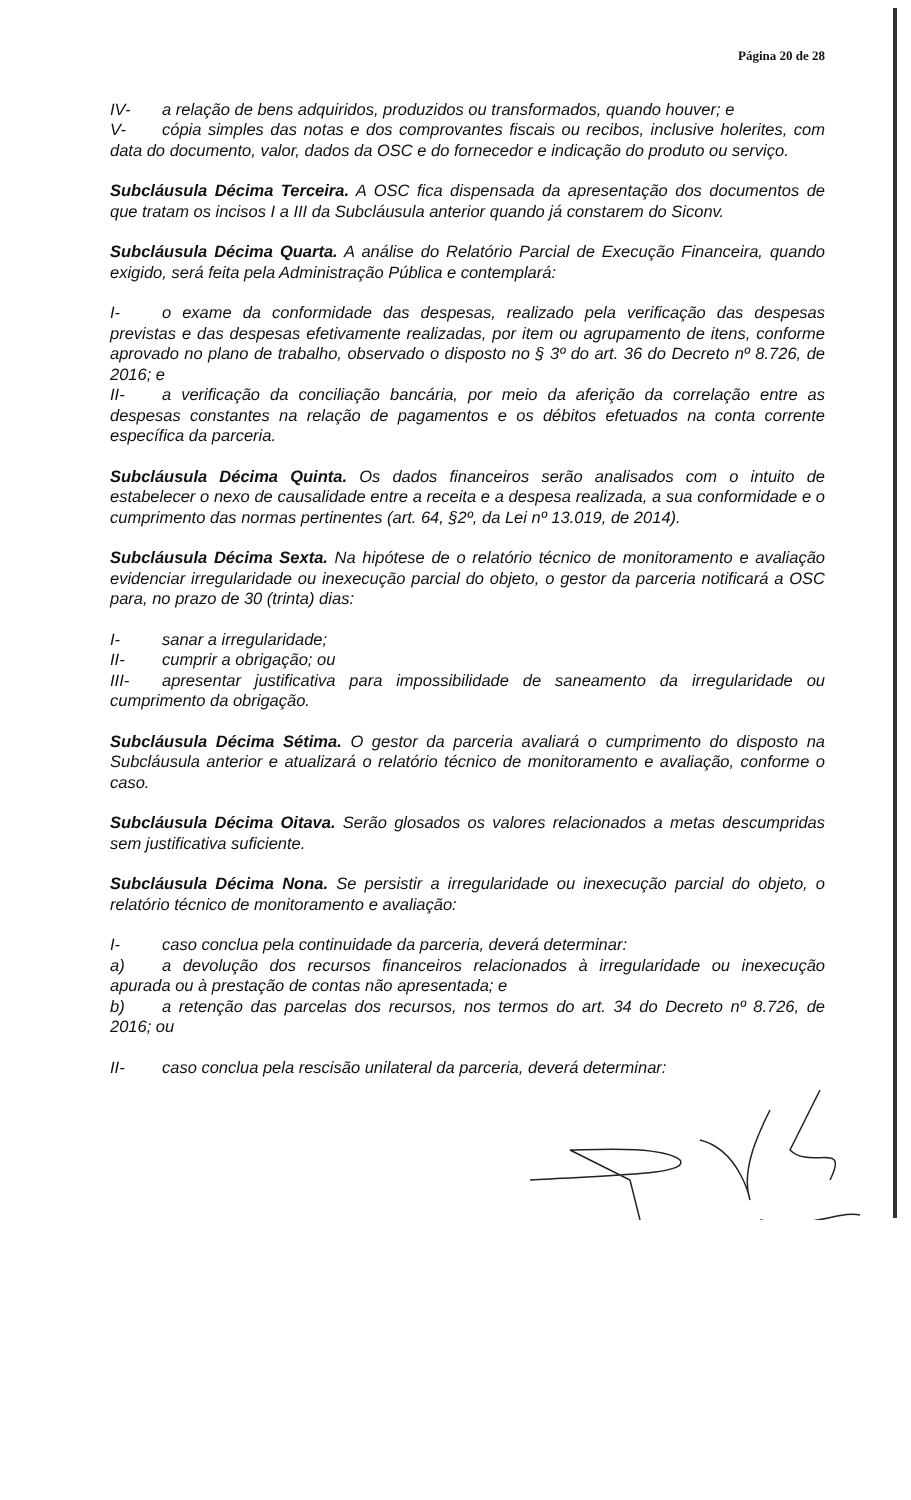Página 20 de 28
IV- a relação de bens adquiridos, produzidos ou transformados, quando houver; e
V- cópia simples das notas e dos comprovantes fiscais ou recibos, inclusive holerites, com data do documento, valor, dados da OSC e do fornecedor e indicação do produto ou serviço.
Subcláusula Décima Terceira. A OSC fica dispensada da apresentação dos documentos de que tratam os incisos I a III da Subcláusula anterior quando já constarem do Siconv.
Subcláusula Décima Quarta. A análise do Relatório Parcial de Execução Financeira, quando exigido, será feita pela Administração Pública e contemplará:
I- o exame da conformidade das despesas, realizado pela verificação das despesas previstas e das despesas efetivamente realizadas, por item ou agrupamento de itens, conforme aprovado no plano de trabalho, observado o disposto no § 3º do art. 36 do Decreto nº 8.726, de 2016; e
II- a verificação da conciliação bancária, por meio da aferição da correlação entre as despesas constantes na relação de pagamentos e os débitos efetuados na conta corrente específica da parceria.
Subcláusula Décima Quinta. Os dados financeiros serão analisados com o intuito de estabelecer o nexo de causalidade entre a receita e a despesa realizada, a sua conformidade e o cumprimento das normas pertinentes (art. 64, §2º, da Lei nº 13.019, de 2014).
Subcláusula Décima Sexta. Na hipótese de o relatório técnico de monitoramento e avaliação evidenciar irregularidade ou inexecução parcial do objeto, o gestor da parceria notificará a OSC para, no prazo de 30 (trinta) dias:
I- sanar a irregularidade;
II- cumprir a obrigação; ou
III- apresentar justificativa para impossibilidade de saneamento da irregularidade ou cumprimento da obrigação.
Subcláusula Décima Sétima. O gestor da parceria avaliará o cumprimento do disposto na Subcláusula anterior e atualizará o relatório técnico de monitoramento e avaliação, conforme o caso.
Subcláusula Décima Oitava. Serão glosados os valores relacionados a metas descumpridas sem justificativa suficiente.
Subcláusula Décima Nona. Se persistir a irregularidade ou inexecução parcial do objeto, o relatório técnico de monitoramento e avaliação:
I- caso conclua pela continuidade da parceria, deverá determinar:
a) a devolução dos recursos financeiros relacionados à irregularidade ou inexecução apurada ou à prestação de contas não apresentada; e
b) a retenção das parcelas dos recursos, nos termos do art. 34 do Decreto nº 8.726, de 2016; ou
II- caso conclua pela rescisão unilateral da parceria, deverá determinar: